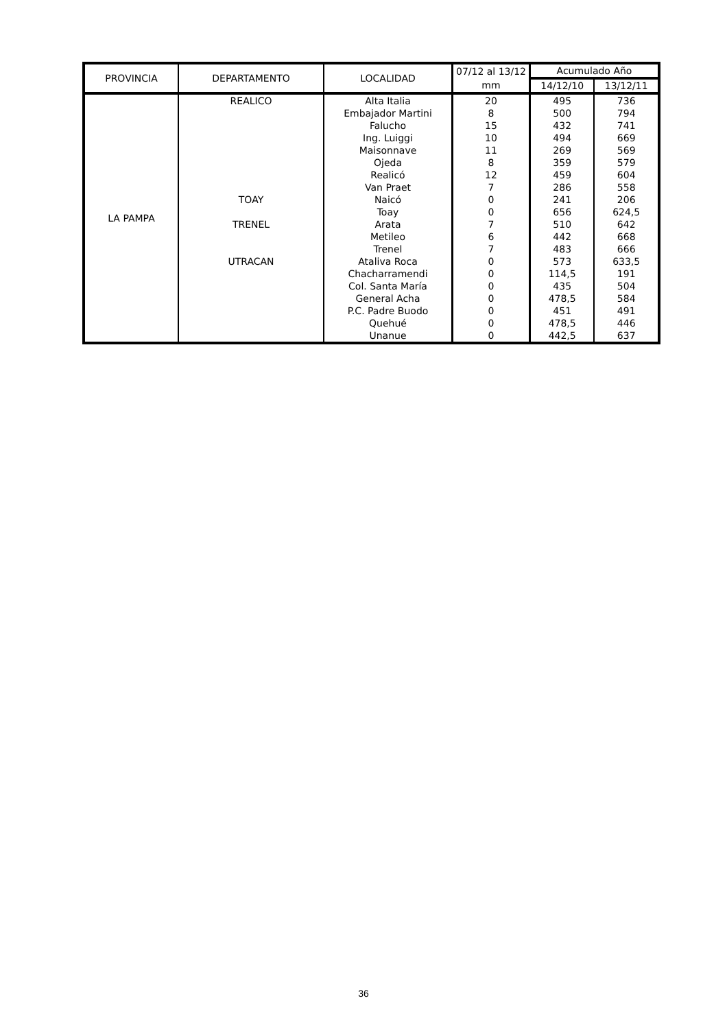| PROVINCIA | DEPARTAMENTO | LOCALIDAD | 07/12 al 13/12 | Acumulado Año | |
| --- | --- | --- | --- | --- | --- |
| | | | mm | 14/12/10 | 13/12/11 |
| LA PAMPA | REALICO | Alta Italia | 20 | 495 | 736 |
| | | Embajador Martini | 8 | 500 | 794 |
| | | Falucho | 15 | 432 | 741 |
| | | Ing. Luiggi | 10 | 494 | 669 |
| | | Maisonnave | 11 | 269 | 569 |
| | | Ojeda | 8 | 359 | 579 |
| | | Realicó | 12 | 459 | 604 |
| | | Van Praet | 7 | 286 | 558 |
| | TOAY | Naicó | 0 | 241 | 206 |
| | | Toay | 0 | 656 | 624,5 |
| | TRENEL | Arata | 7 | 510 | 642 |
| | | Metileo | 6 | 442 | 668 |
| | | Trenel | 7 | 483 | 666 |
| | UTRACAN | Ataliva Roca | 0 | 573 | 633,5 |
| | | Chacharramendi | 0 | 114,5 | 191 |
| | | Col. Santa María | 0 | 435 | 504 |
| | | General Acha | 0 | 478,5 | 584 |
| | | P.C. Padre Buodo | 0 | 451 | 491 |
| | | Quehué | 0 | 478,5 | 446 |
| | | Unanue | 0 | 442,5 | 637 |
36